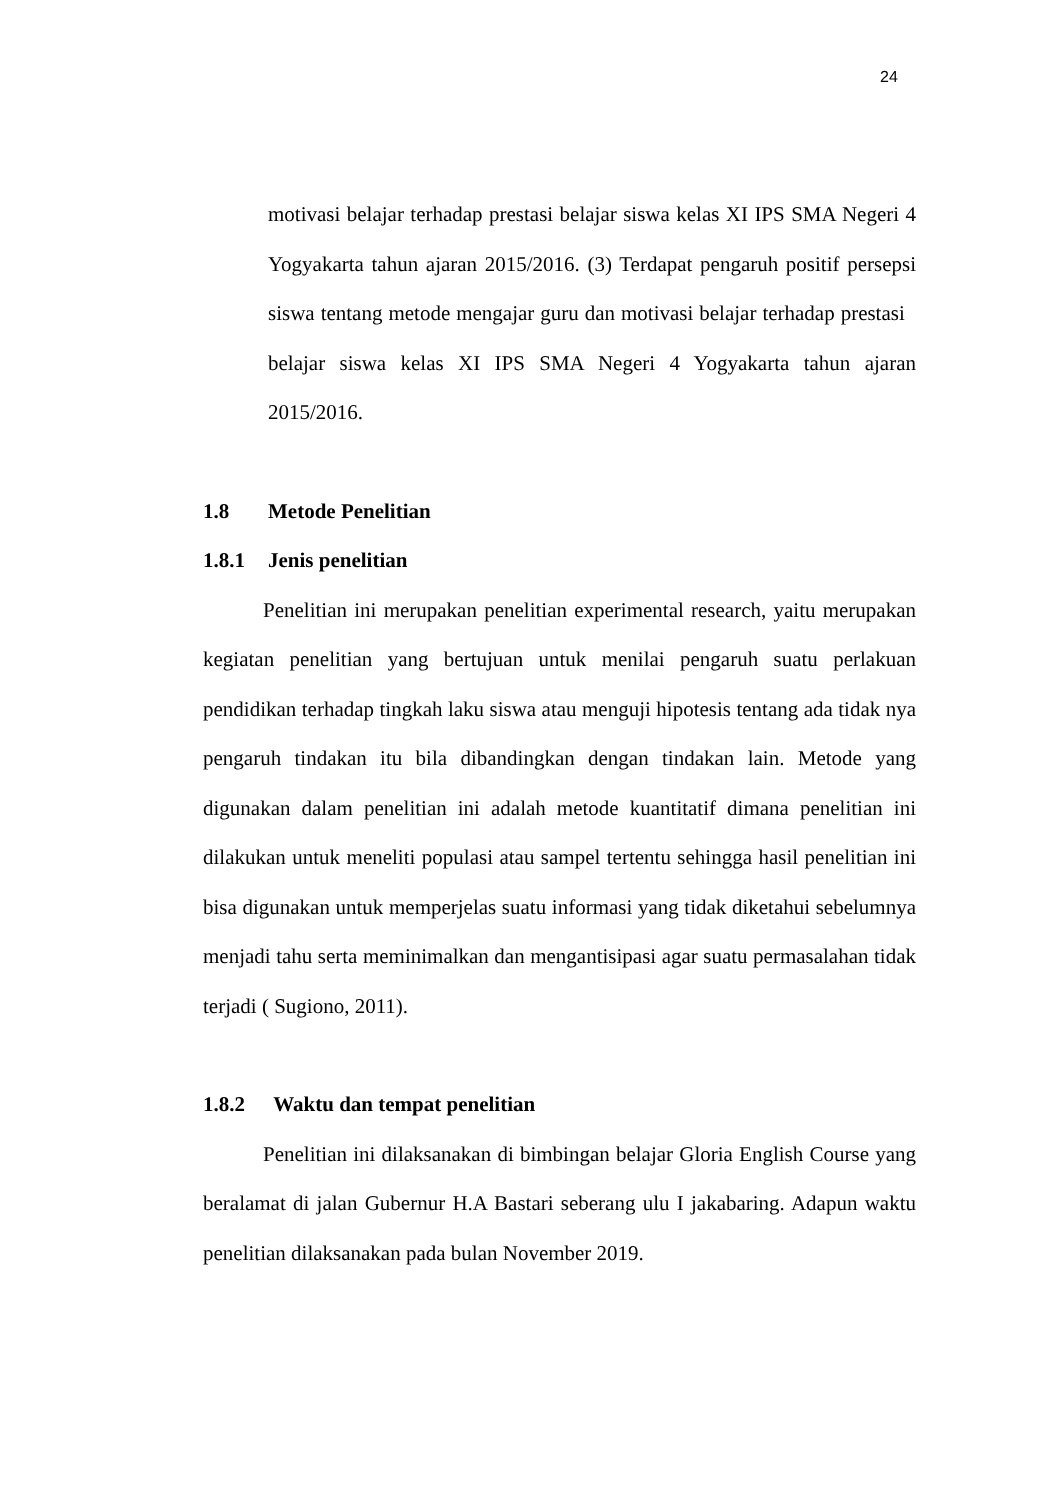24
motivasi belajar terhadap prestasi belajar siswa kelas XI IPS SMA Negeri 4 Yogyakarta tahun ajaran 2015/2016. (3) Terdapat pengaruh positif persepsi siswa tentang metode mengajar guru dan motivasi belajar terhadap prestasi belajar siswa kelas XI IPS SMA Negeri 4 Yogyakarta tahun ajaran 2015/2016.
1.8 Metode Penelitian
1.8.1 Jenis penelitian
Penelitian ini merupakan penelitian experimental research, yaitu merupakan kegiatan penelitian yang bertujuan untuk menilai pengaruh suatu perlakuan pendidikan terhadap tingkah laku siswa atau menguji hipotesis tentang ada tidak nya pengaruh tindakan itu bila dibandingkan dengan tindakan lain. Metode yang digunakan dalam penelitian ini adalah metode kuantitatif dimana penelitian ini dilakukan untuk meneliti populasi atau sampel tertentu sehingga hasil penelitian ini bisa digunakan untuk memperjelas suatu informasi yang tidak diketahui sebelumnya menjadi tahu serta meminimalkan dan mengantisipasi agar suatu permasalahan tidak terjadi ( Sugiono, 2011).
1.8.2 Waktu dan tempat penelitian
Penelitian ini dilaksanakan di bimbingan belajar Gloria English Course yang beralamat di jalan Gubernur H.A Bastari seberang ulu I jakabaring. Adapun waktu penelitian dilaksanakan pada bulan November 2019.